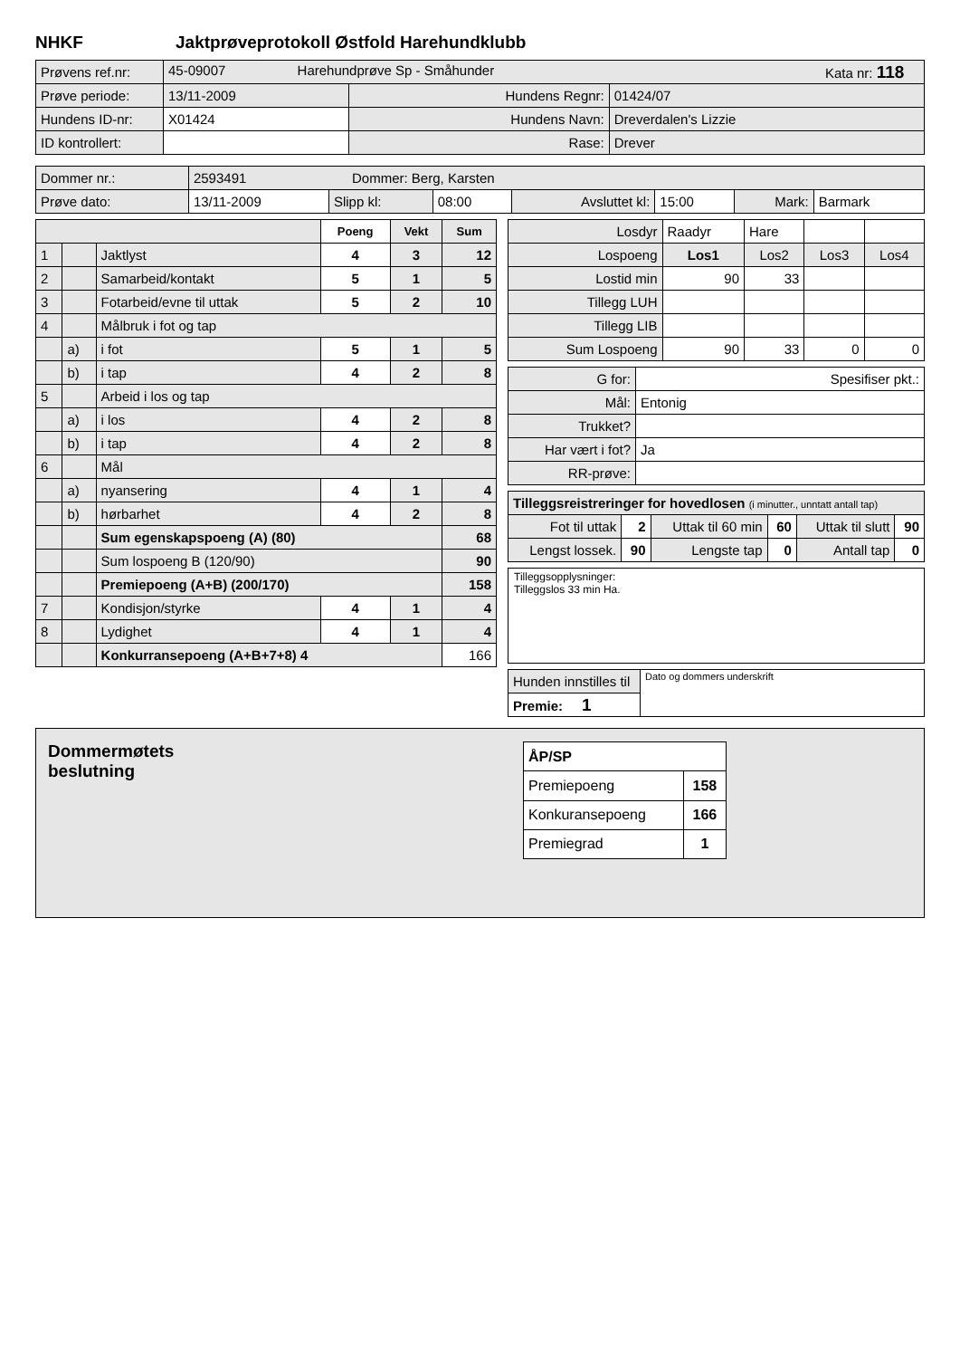NHKF Jaktprøveprotokoll Østfold Harehundklubb
| Prøvens ref.nr: | 45-09007 Harehundprøve Sp - Småhunder Kata nr: 118 | | |
| Prøve periode: | 13/11-2009 | Hundens Regnr: | 01424/07 |
| Hundens ID-nr: | X01424 | Hundens Navn: | Dreverdalen's Lizzie |
| ID kontrollert: | | Rase: | Drever |
| Dommer nr.: | 2593491 Dommer: Berg, Karsten | | | | | | |
| Prøve dato: | 13/11-2009 | Slipp kl: | 08:00 | Avsluttet kl: | 15:00 | Mark: | Barmark |
| | | | Poeng | Vekt | Sum |
| --- | --- | --- | --- | --- | --- |
| 1 | | Jaktlyst | 4 | 3 | 12 |
| 2 | | Samarbeid/kontakt | 5 | 1 | 5 |
| 3 | | Fotarbeid/evne til uttak | 5 | 2 | 10 |
| 4 | | Målbruk i fot og tap | | | |
| | a) | i fot | 5 | 1 | 5 |
| | b) | i tap | 4 | 2 | 8 |
| 5 | | Arbeid i los og tap | | | |
| | a) | i los | 4 | 2 | 8 |
| | b) | i tap | 4 | 2 | 8 |
| 6 | | Mål | | | |
| | a) | nyansering | 4 | 1 | 4 |
| | b) | hørbarhet | 4 | 2 | 8 |
| | | Sum egenskapspoeng (A) (80) | | | 68 |
| | | Sum lospoeng B (120/90) | | | 90 |
| | | Premiepoeng (A+B) (200/170) | | | 158 |
| 7 | | Kondisjon/styrke | 4 | 1 | 4 |
| 8 | | Lydighet | 4 | 1 | 4 |
| | | Konkurransepoeng (A+B+7+8) 4 | | | 166 |
| Losdyr | Raadyr | Hare | | |
| Lospoeng | Los1 | Los2 | Los3 | Los4 |
| Lostid min | 90 | 33 | | |
| Tillegg LUH | | | | |
| Tillegg LIB | | | | |
| Sum Lospoeng | 90 | 33 | 0 | 0 |
| G for: | Spesifiser pkt.: |
| Mål: | Entonig |
| Trukket? | |
| Har vært i fot? | Ja |
| RR-prøve: | |
| Tilleggsreistreringer for hovedlosen (i minutter., unntatt antall tap) | | | | | |
| Fot til uttak | 2 | Uttak til 60 min | 60 | Uttak til slutt | 90 |
| Lengst lossek. | 90 | Lengste tap | 0 | Antall tap | 0 |
Tilleggsopplysninger:
Tilleggslos 33 min Ha.
| Hunden innstilles til | Dato og dommers underskrift |
| Premie: 1 | |
Dommermøtets
beslutning
| ÅP/SP | |
| Premiepoeng | 158 |
| Konkuransepoeng | 166 |
| Premiegrad | 1 |